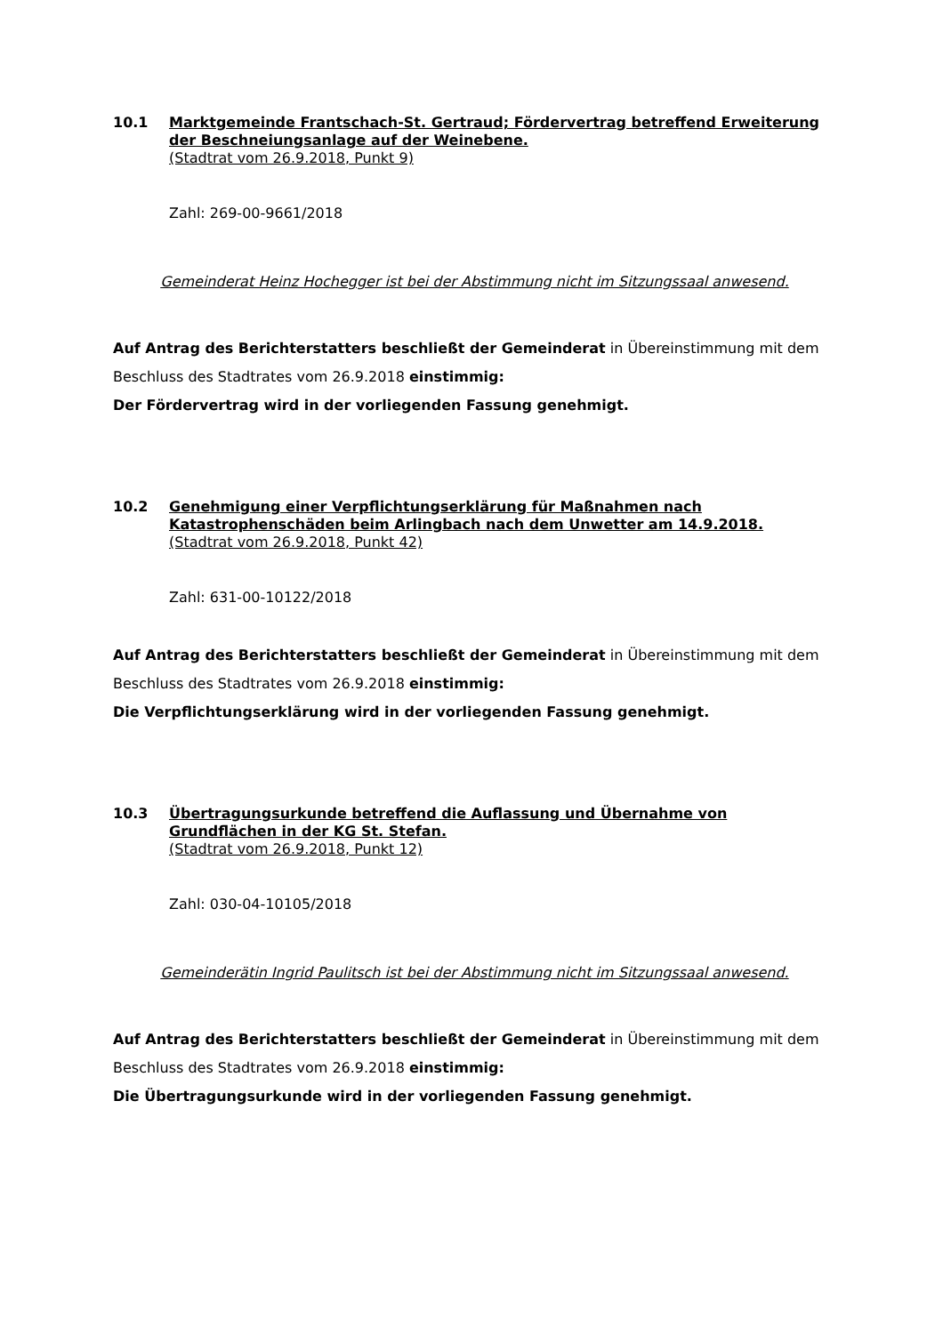10.1 Marktgemeinde Frantschach-St. Gertraud; Fördervertrag betreffend Erweiterung der Beschneiungsanlage auf der Weinebene.
(Stadtrat vom 26.9.2018, Punkt 9)
Zahl: 269-00-9661/2018
Gemeinderat Heinz Hochegger ist bei der Abstimmung nicht im Sitzungssaal anwesend.
Auf Antrag des Berichterstatters beschließt der Gemeinderat in Übereinstimmung mit dem Beschluss des Stadtrates vom 26.9.2018 einstimmig:
Der Fördervertrag wird in der vorliegenden Fassung genehmigt.
10.2 Genehmigung einer Verpflichtungserklärung für Maßnahmen nach Katastrophenschäden beim Arlingbach nach dem Unwetter am 14.9.2018.
(Stadtrat vom 26.9.2018, Punkt 42)
Zahl: 631-00-10122/2018
Auf Antrag des Berichterstatters beschließt der Gemeinderat in Übereinstimmung mit dem Beschluss des Stadtrates vom 26.9.2018 einstimmig:
Die Verpflichtungserklärung wird in der vorliegenden Fassung genehmigt.
10.3 Übertragungsurkunde betreffend die Auflassung und Übernahme von Grundflächen in der KG St. Stefan.
(Stadtrat vom 26.9.2018, Punkt 12)
Zahl: 030-04-10105/2018
Gemeinderätin Ingrid Paulitsch ist bei der Abstimmung nicht im Sitzungssaal anwesend.
Auf Antrag des Berichterstatters beschließt der Gemeinderat in Übereinstimmung mit dem Beschluss des Stadtrates vom 26.9.2018 einstimmig:
Die Übertragungsurkunde wird in der vorliegenden Fassung genehmigt.